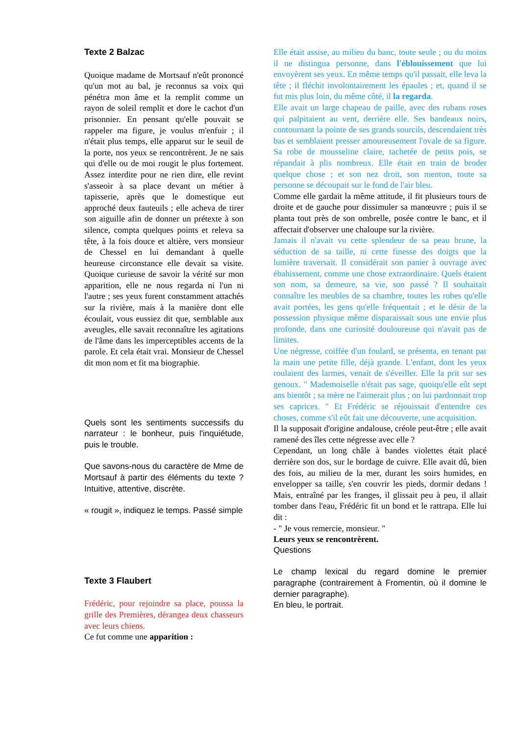Texte 2 Balzac
Quoique madame de Mortsauf n'eût prononcé qu'un mot au bal, je reconnus sa voix qui pénétra mon âme et la remplit comme un rayon de soleil remplit et dore le cachot d'un prisonnier. En pensant qu'elle pouvait se rappeler ma figure, je voulus m'enfuir ; il n'était plus temps, elle apparut sur le seuil de la porte, nos yeux se rencontrèrent. Je ne sais qui d'elle ou de moi rougit le plus fortement. Assez interdite pour ne rien dire, elle revint s'asseoir à sa place devant un métier à tapisserie, après que le domestique eut approché deux fauteuils ; elle acheva de tirer son aiguille afin de donner un prétexte à son silence, compta quelques points et releva sa tête, à la fois douce et altière, vers monsieur de Chessel en lui demandant à quelle heureuse circonstance elle devait sa visite. Quoique curieuse de savoir la vérité sur mon apparition, elle ne nous regarda ni l'un ni l'autre ; ses yeux furent constamment attachés sur la rivière, mais à la manière dont elle écoulait, vous eussiez dit que, semblable aux aveugles, elle savait reconnaître les agitations de l'âme dans les imperceptibles accents de la parole. Et cela était vrai. Monsieur de Chessel dit mon nom et fit ma biographie.
Quels sont les sentiments successifs du narrateur : le bonheur, puis l'inquiétude, puis le trouble.
Que savons-nous du caractère de Mme de Mortsauf à partir des éléments du texte ? Intuitive, attentive, discrète.
« rougit », indiquez le temps. Passé simple
Texte 3 Flaubert
Frédéric, pour rejoindre sa place, poussa la grille des Premières, dérangea deux chasseurs avec leurs chiens.
Ce fut comme une apparition :
Elle était assise, au milieu du banc, toute seule ; ou du moins il ne distingua personne, dans l'éblouissement que lui envoyèrent ses yeux. En même temps qu'il passait, elle leva la tête ; il fléchit involontairement les épaules ; et, quand il se fut mis plus loin, du même côté, il la regarda.
Elle avait un large chapeau de paille, avec des rubans roses qui palpitaient au vent, derrière elle. Ses bandeaux noirs, contournant la pointe de ses grands sourcils, descendaient très bas et semblaient presser amoureusement l'ovale de sa figure. Sa robe de mousseline claire, tachetée de petits pois, se répandait à plis nombreux. Elle était en train de broder quelque chose ; et son nez droit, son menton, toute sa personne se découpait sur le fond de l'air bleu.
Comme elle gardait la même attitude, il fit plusieurs tours de droite et de gauche pour dissimuler sa manœuvre ; puis il se planta tout près de son ombrelle, posée contre le banc, et il affectait d'observer une chaloupe sur la rivière.
Jamais il n'avait vu cette splendeur de sa peau brune, la séduction de sa taille, ni cette finesse des doigts que la lumière traversait. Il considérait son panier à ouvrage avec ébahissement, comme une chose extraordinaire. Quels étaient son nom, sa demeure, sa vie, son passé ? Il souhaitait connaître les meubles de sa chambre, toutes les robes qu'elle avait portées, les gens qu'elle fréquentait ; et le désir de la possession physique même disparaissait sous une envie plus profonde, dans une curiosité douloureuse qui n'avait pas de limites.
Une négresse, coiffée d'un foulard, se présenta, en tenant par la main une petite fille, déjà grande. L'enfant, dont les yeux roulaient des larmes, venait de s'éveiller. Elle la prit sur ses genoux. " Mademoiselle n'était pas sage, quoiqu'elle eût sept ans bientôt ; sa mère ne l'aimerait plus ; on lui pardonnait trop ses caprices. " Et Frédéric se réjouissait d'entendre ces choses, comme s'il eût fait une découverte, une acquisition.
Il la supposait d'origine andalouse, créole peut-être ; elle avait ramené des îles cette négresse avec elle ?
Cependant, un long châle à bandes violettes était placé derrière son dos, sur le bordage de cuivre. Elle avait dû, bien des fois, au milieu de la mer, durant les soirs humides, en envelopper sa taille, s'en couvrir les pieds, dormir dedans ! Mais, entraîné par les franges, il glissait peu à peu, il allait tomber dans l'eau, Frédéric fit un bond et le rattrapa. Elle lui dit :
- " Je vous remercie, monsieur. "
Leurs yeux se rencontrèrent.
Questions
Le champ lexical du regard domine le premier paragraphe (contrairement à Fromentin, où il domine le dernier paragraphe).
En bleu, le portrait.